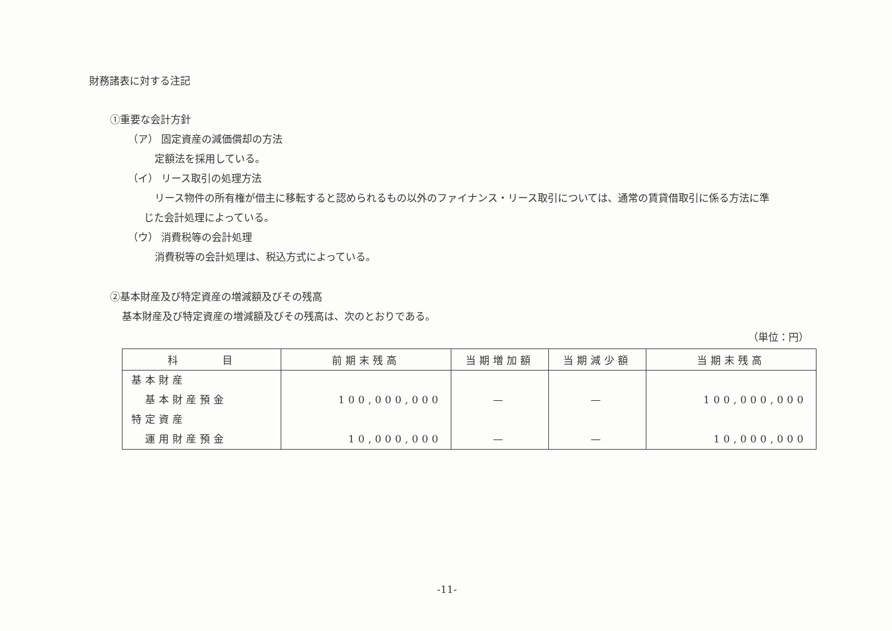財務諸表に対する注記
①重要な会計方針
（ア） 固定資産の減価償却の方法
定額法を採用している。
（イ） リース取引の処理方法
リース物件の所有権が借主に移転すると認められるもの以外のファイナンス・リース取引については、通常の賃貸借取引に係る方法に準
じた会計処理によっている。
（ウ） 消費税等の会計処理
消費税等の会計処理は、税込方式によっている。
②基本財産及び特定資産の増減額及びその残高
基本財産及び特定資産の増減額及びその残高は、次のとおりである。
（単位：円）
| 科 目 | 前期末残高 | 当期増加額 | 当期減少額 | 当期末残高 |
| --- | --- | --- | --- | --- |
| 基本財産 基本財産預金 特定資産 運用財産預金 | 100,000,000 10,000,000 | — — | — — | 100,000,000 10,000,000 |
-11-